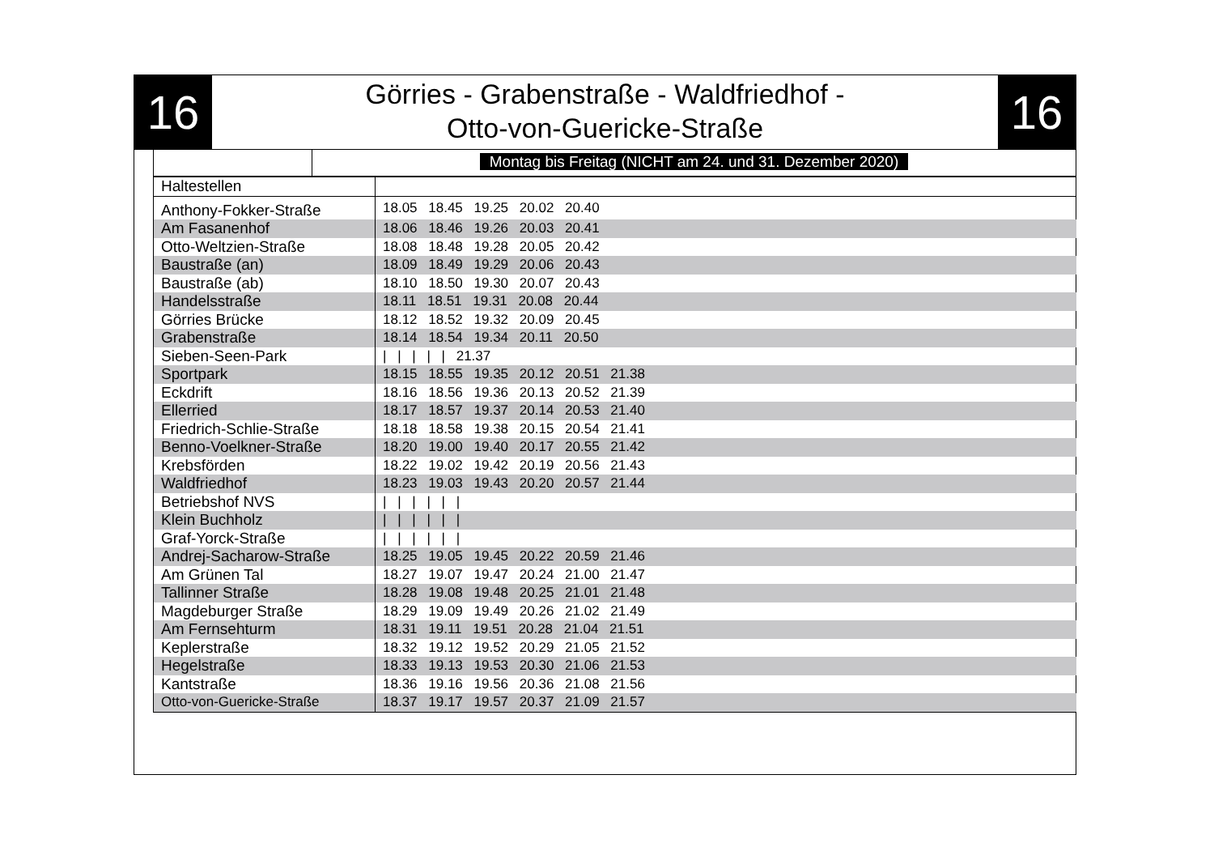16
Görries - Grabenstraße - Waldfriedhof -
Otto-von-Guericke-Straße
16
Montag bis Freitag (NICHT am 24. und 31. Dezember 2020)
| Haltestellen | |
| --- | --- |
| Anthony-Fokker-Straße | 18.05 18.45 19.25 20.02 20.40 |
| Am Fasanenhof | 18.06 18.46 19.26 20.03 20.41 |
| Otto-Weltzien-Straße | 18.08 18.48 19.28 20.05 20.42 |
| Baustraße (an) | 18.09 18.49 19.29 20.06 20.43 |
| Baustraße (ab) | 18.10 18.50 19.30 20.07 20.43 |
| Handelsstraße | 18.11 18.51 19.31 20.08 20.44 |
| Görries Brücke | 18.12 18.52 19.32 20.09 20.45 |
| Grabenstraße | 18.14 18.54 19.34 20.11 20.50 |
| Sieben-Seen-Park | / / / / / 21.37 |
| Sportpark | 18.15 18.55 19.35 20.12 20.51 21.38 |
| Eckdrift | 18.16 18.56 19.36 20.13 20.52 21.39 |
| Ellerried | 18.17 18.57 19.37 20.14 20.53 21.40 |
| Friedrich-Schlie-Straße | 18.18 18.58 19.38 20.15 20.54 21.41 |
| Benno-Voelkner-Straße | 18.20 19.00 19.40 20.17 20.55 21.42 |
| Krebsförden | 18.22 19.02 19.42 20.19 20.56 21.43 |
| Waldfriedhof | 18.23 19.03 19.43 20.20 20.57 21.44 |
| Betriebshof NVS | / / / / / / |
| Klein Buchholz | / / / / / / |
| Graf-Yorck-Straße | / / / / / / |
| Andrej-Sacharow-Straße | 18.25 19.05 19.45 20.22 20.59 21.46 |
| Am Grünen Tal | 18.27 19.07 19.47 20.24 21.00 21.47 |
| Tallinner Straße | 18.28 19.08 19.48 20.25 21.01 21.48 |
| Magdeburger Straße | 18.29 19.09 19.49 20.26 21.02 21.49 |
| Am Fernsehturm | 18.31 19.11 19.51 20.28 21.04 21.51 |
| Keplerstraße | 18.32 19.12 19.52 20.29 21.05 21.52 |
| Hegelstraße | 18.33 19.13 19.53 20.30 21.06 21.53 |
| Kantstraße | 18.36 19.16 19.56 20.36 21.08 21.56 |
| Otto-von-Guericke-Straße | 18.37 19.17 19.57 20.37 21.09 21.57 |